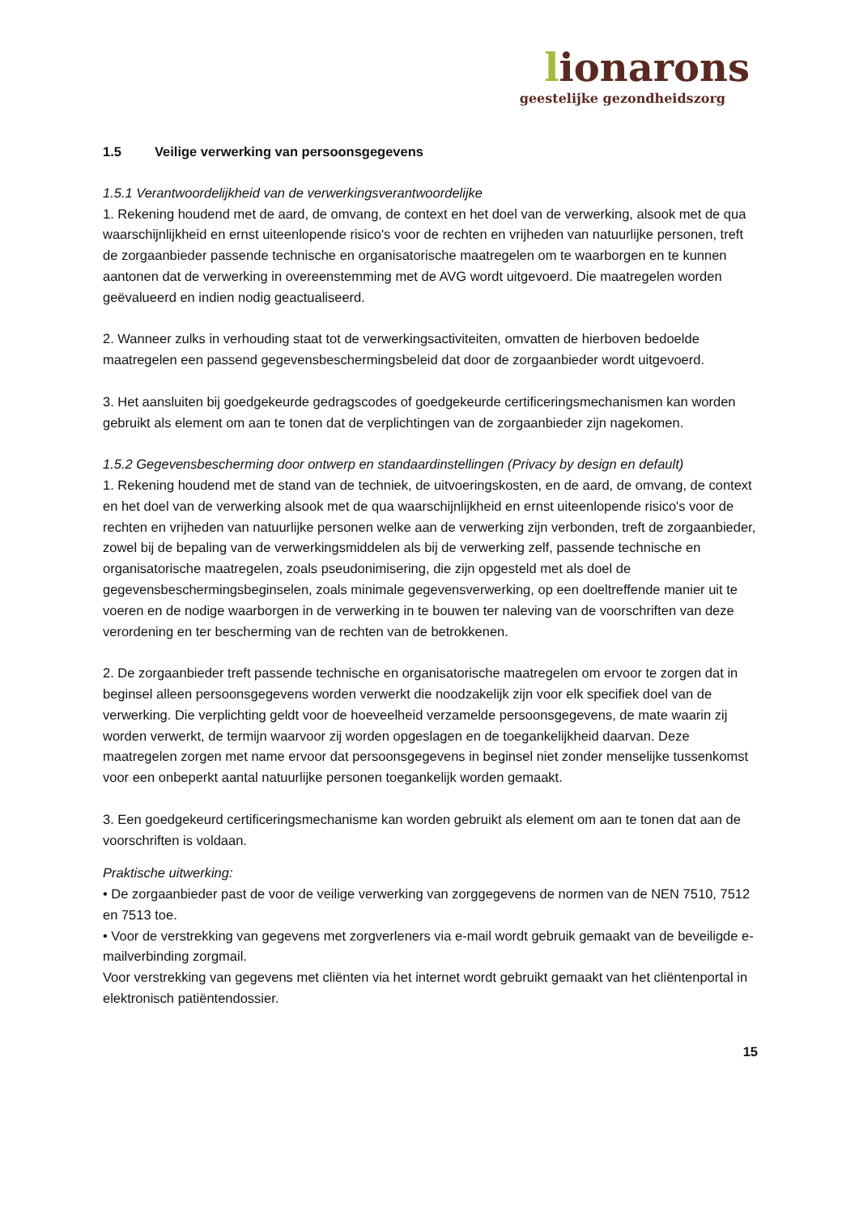lionarons
geestelijke gezondheidszorg
1.5 Veilige verwerking van persoonsgegevens
1.5.1 Verantwoordelijkheid van de verwerkingsverantwoordelijke
1. Rekening houdend met de aard, de omvang, de context en het doel van de verwerking, alsook met de qua waarschijnlijkheid en ernst uiteenlopende risico's voor de rechten en vrijheden van natuurlijke personen, treft de zorgaanbieder passende technische en organisatorische maatregelen om te waarborgen en te kunnen aantonen dat de verwerking in overeenstemming met de AVG wordt uitgevoerd. Die maatregelen worden geëvalueerd en indien nodig geactualiseerd.
2. Wanneer zulks in verhouding staat tot de verwerkingsactiviteiten, omvatten de hierboven bedoelde maatregelen een passend gegevensbeschermingsbeleid dat door de zorgaanbieder wordt uitgevoerd.
3. Het aansluiten bij goedgekeurde gedragscodes of goedgekeurde certificeringsmechanismen kan worden gebruikt als element om aan te tonen dat de verplichtingen van de zorgaanbieder zijn nagekomen.
1.5.2 Gegevensbescherming door ontwerp en standaardinstellingen (Privacy by design en default)
1. Rekening houdend met de stand van de techniek, de uitvoeringskosten, en de aard, de omvang, de context en het doel van de verwerking alsook met de qua waarschijnlijkheid en ernst uiteenlopende risico's voor de rechten en vrijheden van natuurlijke personen welke aan de verwerking zijn verbonden, treft de zorgaanbieder, zowel bij de bepaling van de verwerkingsmiddelen als bij de verwerking zelf, passende technische en organisatorische maatregelen, zoals pseudonimisering, die zijn opgesteld met als doel de gegevensbeschermingsbeginselen, zoals minimale gegevensverwerking, op een doeltreffende manier uit te voeren en de nodige waarborgen in de verwerking in te bouwen ter naleving van de voorschriften van deze verordening en ter bescherming van de rechten van de betrokkenen.
2. De zorgaanbieder treft passende technische en organisatorische maatregelen om ervoor te zorgen dat in beginsel alleen persoonsgegevens worden verwerkt die noodzakelijk zijn voor elk specifiek doel van de verwerking. Die verplichting geldt voor de hoeveelheid verzamelde persoonsgegevens, de mate waarin zij worden verwerkt, de termijn waarvoor zij worden opgeslagen en de toegankelijkheid daarvan. Deze maatregelen zorgen met name ervoor dat persoonsgegevens in beginsel niet zonder menselijke tussenkomst voor een onbeperkt aantal natuurlijke personen toegankelijk worden gemaakt.
3. Een goedgekeurd certificeringsmechanisme kan worden gebruikt als element om aan te tonen dat aan de voorschriften is voldaan.
Praktische uitwerking:
• De zorgaanbieder past de voor de veilige verwerking van zorggegevens de normen van de NEN 7510, 7512 en 7513 toe.
• Voor de verstrekking van gegevens met zorgverleners via e-mail wordt gebruik gemaakt van de beveiligde e-mailverbinding zorgmail.
Voor verstrekking van gegevens met cliënten via het internet wordt gebruikt gemaakt van het cliëntenportal in elektronisch patiëntendossier.
15